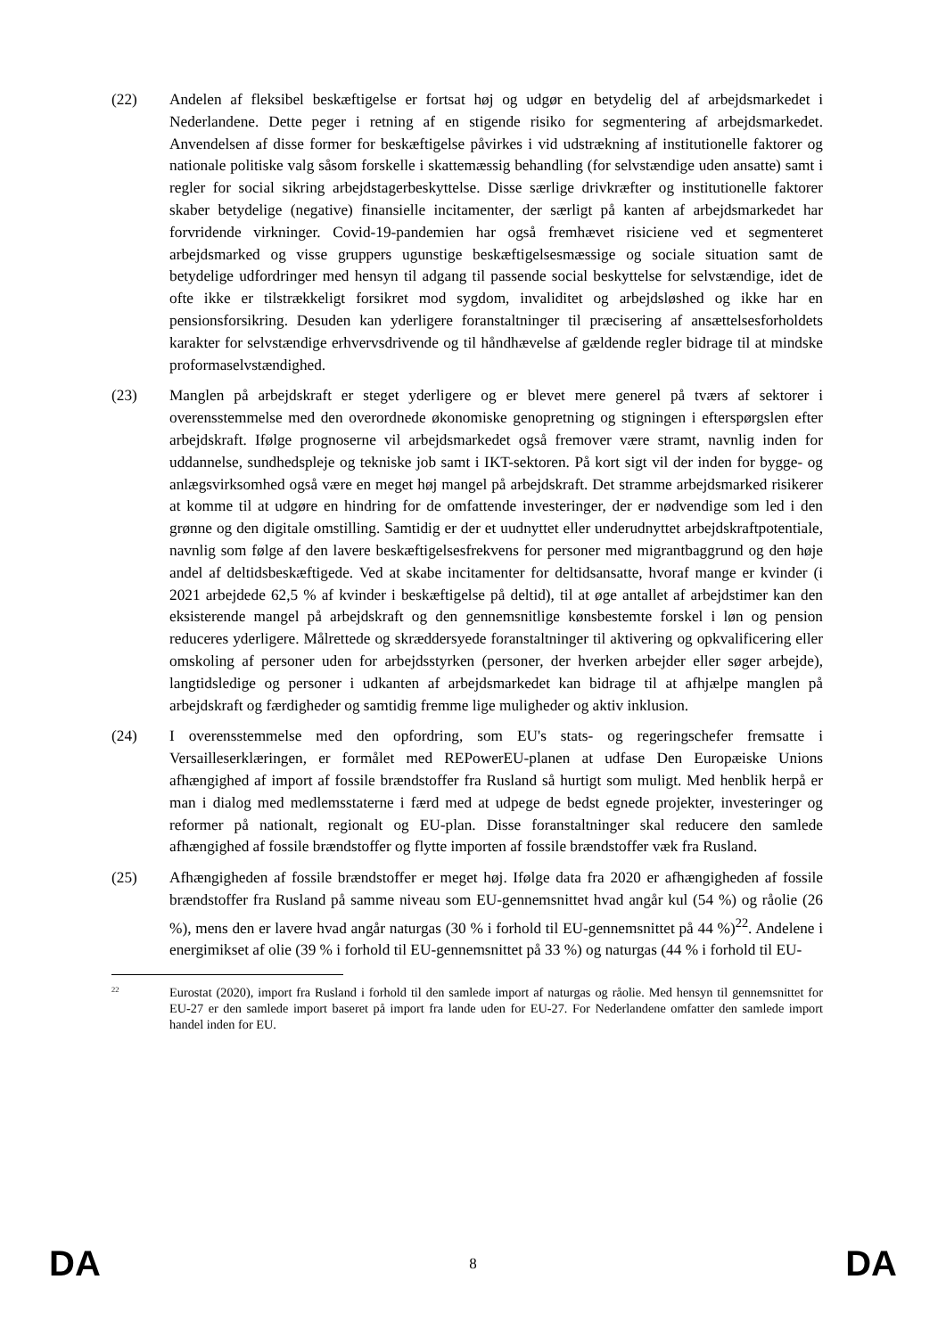(22) Andelen af fleksibel beskæftigelse er fortsat høj og udgør en betydelig del af arbejdsmarkedet i Nederlandene. Dette peger i retning af en stigende risiko for segmentering af arbejdsmarkedet. Anvendelsen af disse former for beskæftigelse påvirkes i vid udstrækning af institutionelle faktorer og nationale politiske valg såsom forskelle i skattemæssig behandling (for selvstændige uden ansatte) samt i regler for social sikring arbejdstagerbeskyttelse. Disse særlige drivkræfter og institutionelle faktorer skaber betydelige (negative) finansielle incitamenter, der særligt på kanten af arbejdsmarkedet har forvridende virkninger. Covid-19-pandemien har også fremhævet risiciene ved et segmenteret arbejdsmarked og visse gruppers ugunstige beskæftigelsesmæssige og sociale situation samt de betydelige udfordringer med hensyn til adgang til passende social beskyttelse for selvstændige, idet de ofte ikke er tilstrækkeligt forsikret mod sygdom, invaliditet og arbejdsløshed og ikke har en pensionsforsikring. Desuden kan yderligere foranstaltninger til præcisering af ansættelsesforholdets karakter for selvstændige erhvervsdrivende og til håndhævelse af gældende regler bidrage til at mindske proformaselvstændighed.
(23) Manglen på arbejdskraft er steget yderligere og er blevet mere generel på tværs af sektorer i overensstemmelse med den overordnede økonomiske genopretning og stigningen i efterspørgslen efter arbejdskraft. Ifølge prognoserne vil arbejdsmarkedet også fremover være stramt, navnlig inden for uddannelse, sundhedspleje og tekniske job samt i IKT-sektoren. På kort sigt vil der inden for bygge- og anlægsvirksomhed også være en meget høj mangel på arbejdskraft. Det stramme arbejdsmarked risikerer at komme til at udgøre en hindring for de omfattende investeringer, der er nødvendige som led i den grønne og den digitale omstilling. Samtidig er der et uudnyttet eller underudnyttet arbejdskraftpotentiale, navnlig som følge af den lavere beskæftigelsesfrekvens for personer med migrantbaggrund og den høje andel af deltidsbeskæftigede. Ved at skabe incitamenter for deltidsansatte, hvoraf mange er kvinder (i 2021 arbejdede 62,5 % af kvinder i beskæftigelse på deltid), til at øge antallet af arbejdstimer kan den eksisterende mangel på arbejdskraft og den gennemsnitlige kønsbestemte forskel i løn og pension reduceres yderligere. Målrettede og skræddersyede foranstaltninger til aktivering og opkvalificering eller omskoling af personer uden for arbejdsstyrken (personer, der hverken arbejder eller søger arbejde), langtidsledige og personer i udkanten af arbejdsmarkedet kan bidrage til at afhjælpe manglen på arbejdskraft og færdigheder og samtidig fremme lige muligheder og aktiv inklusion.
(24) I overensstemmelse med den opfordring, som EU's stats- og regeringschefer fremsatte i Versailleserklæringen, er formålet med REPowerEU-planen at udfase Den Europæiske Unions afhængighed af import af fossile brændstoffer fra Rusland så hurtigt som muligt. Med henblik herpå er man i dialog med medlemsstaterne i færd med at udpege de bedst egnede projekter, investeringer og reformer på nationalt, regionalt og EU-plan. Disse foranstaltninger skal reducere den samlede afhængighed af fossile brændstoffer og flytte importen af fossile brændstoffer væk fra Rusland.
(25) Afhængigheden af fossile brændstoffer er meget høj. Ifølge data fra 2020 er afhængigheden af fossile brændstoffer fra Rusland på samme niveau som EU-gennemsnittet hvad angår kul (54 %) og råolie (26 %), mens den er lavere hvad angår naturgas (30 % i forhold til EU-gennemsnittet på 44 %)<sup>22</sup>. Andelene i energimikset af olie (39 % i forhold til EU-gennemsnittet på 33 %) og naturgas (44 % i forhold til EU-
<sup>22</sup>
Eurostat (2020), import fra Rusland i forhold til den samlede import af naturgas og råolie. Med hensyn til gennemsnittet for EU-27 er den samlede import baseret på import fra lande uden for EU-27. For Nederlandene omfatter den samlede import handel inden for EU.
DA 8 DA